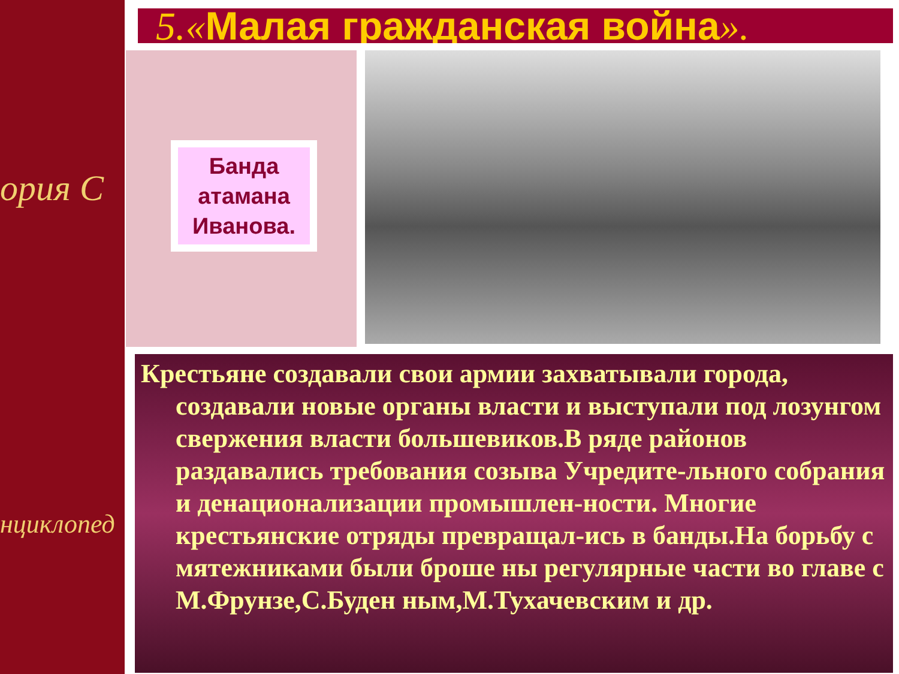орuя С
нциклопед
5.«Малая гражданская война».
Банда атамана Иванова.
Крестьяне создавали свои армии захватывали города, создавали новые органы власти и выступали под лозунгом свержения власти большевиков.В ряде районов раздавались требования созыва Учредите-льного собрания и денационализации промышлен-ности. Многие крестьянские отряды превращал-ись в банды.На борьбу с мятежниками были броше ны регулярные части во главе с М.Фрунзе,С.Буден ным,М.Тухачевским и др.